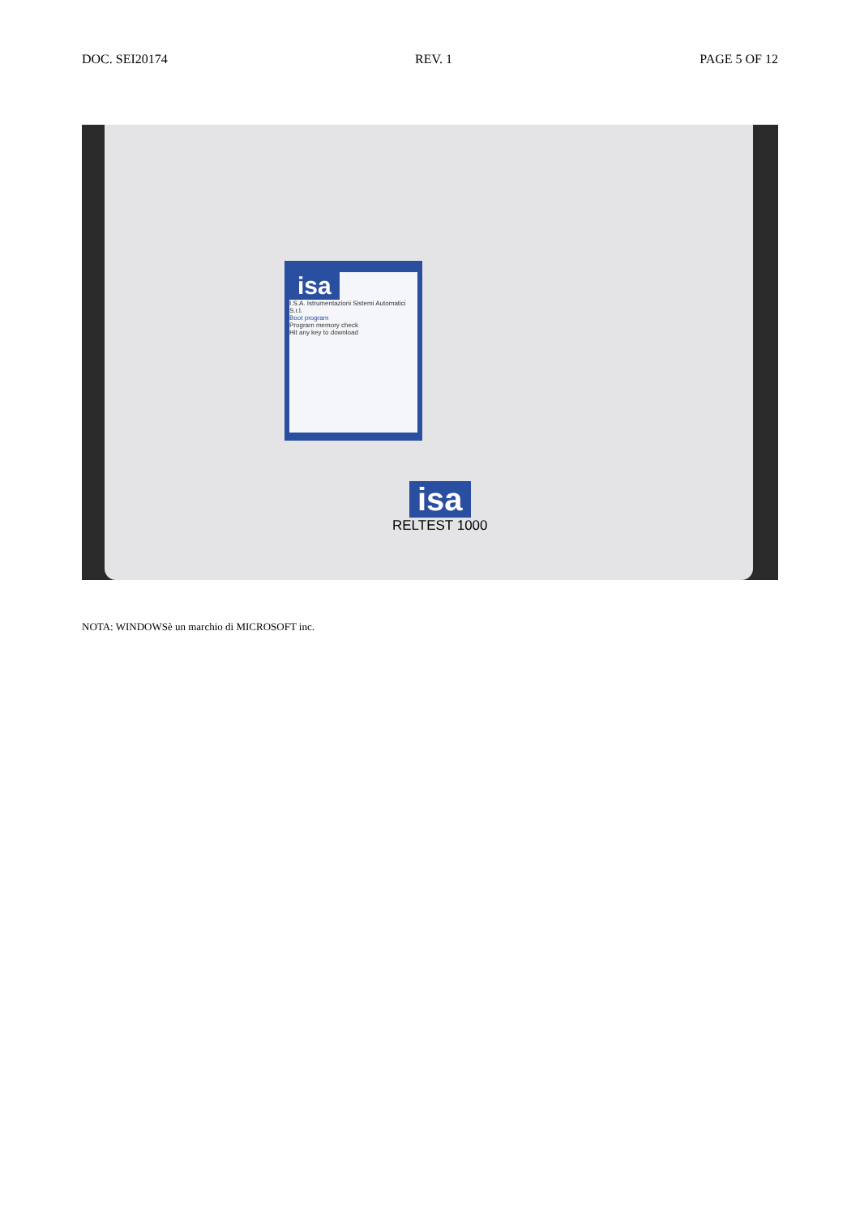DOC. SEI20174 REV. 1 PAGE 5 OF 12
isa
I.S.A. Istrumentazioni Sistemi Automatici S.r.l.
Boot program
Program memory check
Hit any key to download
isa
RELTEST 1000
NOTA: WINDOWSè un marchio di MICROSOFT inc.